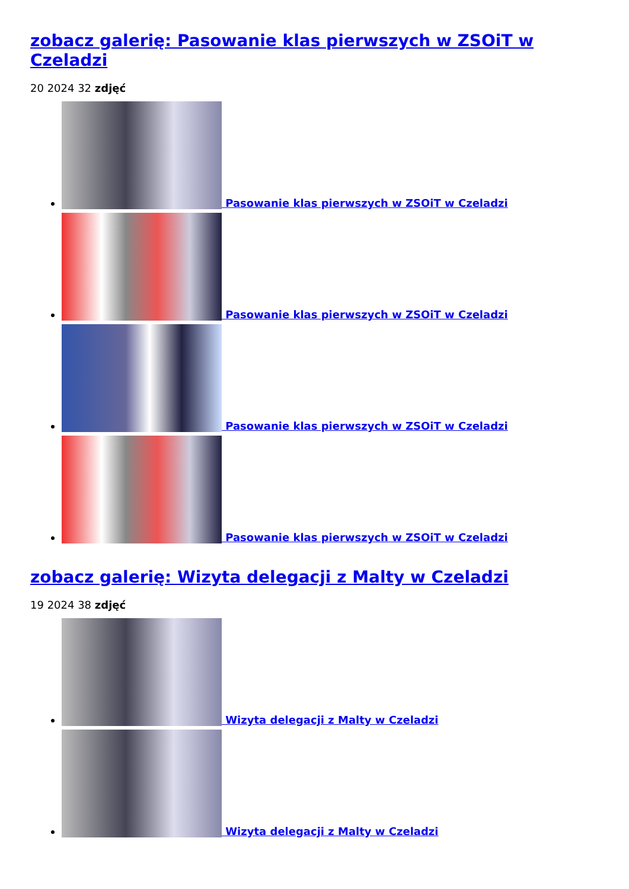zobacz galerię: Pasowanie klas pierwszych w ZSOiT w Czeladzi
20 2024 32 zdjęć
Pasowanie klas pierwszych w ZSOiT w Czeladzi
Pasowanie klas pierwszych w ZSOiT w Czeladzi
Pasowanie klas pierwszych w ZSOiT w Czeladzi
Pasowanie klas pierwszych w ZSOiT w Czeladzi
zobacz galerię: Wizyta delegacji z Malty w Czeladzi
19 2024 38 zdjęć
Wizyta delegacji z Malty w Czeladzi
Wizyta delegacji z Malty w Czeladzi